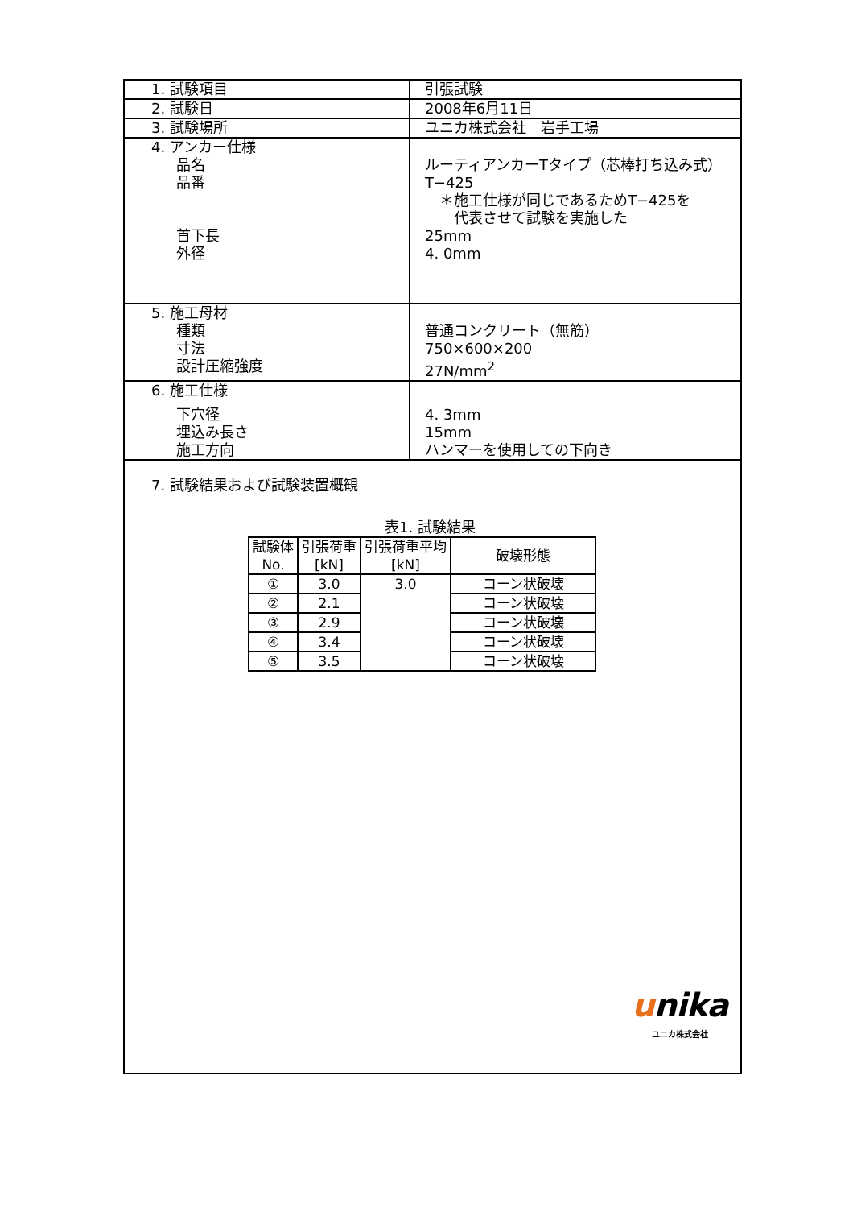| 1. 試験項目 | 引張試験 |
| 2. 試験日 | 2008年6月11日 |
| 3. 試験場所 | ユニカ株式会社 岩手工場 |
| 4. アンカー仕様 品名 品番 首下長 外径 | ルーティアンカーTタイプ（芯棒打ち込み式） T−425 ＊施工仕様が同じであるためT−425を 代表させて試験を実施した 25mm 4. 0mm |
| 5. 施工母材 種類 寸法 設計圧縮強度 | 普通コンクリート（無筋） 750×600×200 27N/mm<sup>2</sup> |
| 6. 施工仕様 下穴径 埋込み長さ 施工方向 | 4. 3mm 15mm ハンマーを使用しての下向き |
| 7. 試験結果および試験装置概観 表1. 試験結果 / 試験体 No. / 引張荷重 [kN] / 引張荷重平均 [kN] / 破壊形態 / / --- / --- / --- / --- / / ① / 3.0 / 3.0 / コーン状破壊 / / ② / 2.1 / / コーン状破壊 / / ③ / 2.9 / / コーン状破壊 / / ④ / 3.4 / / コーン状破壊 / / ⑤ / 3.5 / / コーン状破壊 / | |
unika
ユニカ株式会社